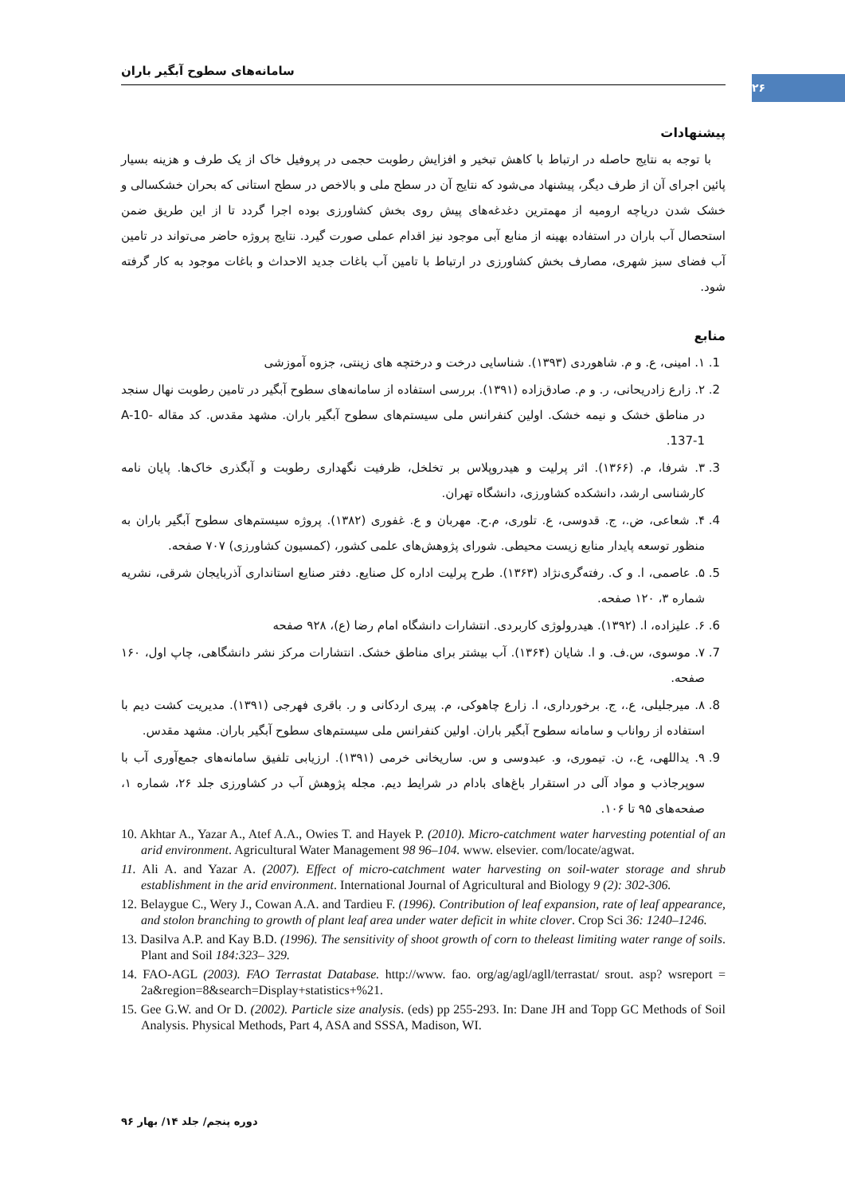۲۶
سامانه‌های سطوح آبگیر باران
پیشنهادات
با توجه به نتایج حاصله در ارتباط با کاهش تبخیر و افزایش رطوبت حجمی در پروفیل خاک از یک طرف و هزینه بسیار پائین اجرای آن از طرف دیگر، پیشنهاد می‌شود که نتایج آن در سطح ملی و بالاخص در سطح استانی که بحران خشکسالی و خشک شدن دریاچه ارومیه از مهمترین دغدغه‌های پیش روی بخش کشاورزی بوده اجرا گردد تا از این طریق ضمن استحصال آب باران در استفاده بهینه از منابع آبی موجود نیز اقدام عملی صورت گیرد. نتایج پروژه حاضر می‌تواند در تامین آب فضای سبز شهری، مصارف بخش کشاورزی در ارتباط با تامین آب باغات جدید الاحداث و باغات موجود به کار گرفته شود.
منابع
1. ۱. امینی، ع. و م. شاهوردی (۱۳۹۳). شناسایی درخت و درختچه های زینتی، جزوه آموزشی
2. ۲. زارع زادریحانی، ر. و م. صادق‌زاده (۱۳۹۱). بررسی استفاده از سامانه‌های سطوح آبگیر در تامین رطوبت نهال سنجد در مناطق خشک و نیمه خشک. اولین کنفرانس ملی سیستم‌های سطوح آبگیر باران. مشهد مقدس. کد مقاله A-10-137-1.
3. ۳. شرفا، م. (۱۳۶۶). اثر پرلیت و هیدروپلاس بر تخلخل، ظرفیت نگهداری رطوبت و آبگذری خاک‌ها. پایان نامه کارشناسی ارشد، دانشکده کشاورزی، دانشگاه تهران.
4. ۴. شعاعی، ض.، ج. قدوسی، ع. تلوری، م.ح. مهربان و ع. غفوری (۱۳۸۲). پروژه سیستم‌های سطوح آبگیر باران به منظور توسعه پایدار منابع زیست محیطی. شورای پژوهش‌های علمی کشور، (کمسیون کشاورزی) ۷۰۷ صفحه.
5. ۵. عاصمی، ا. و ک. رفته‌گری‌نژاد (۱۳۶۳). طرح پرلیت اداره کل صنایع. دفتر صنایع استانداری آذربایجان شرقی، نشریه شماره ۳، ۱۲۰ صفحه.
6. ۶. علیزاده، ا. (۱۳۹۲). هیدرولوژی کاربردی. انتشارات دانشگاه امام رضا (ع)، ۹۲۸ صفحه
7. ۷. موسوی، س.ف. و ا. شایان (۱۳۶۴). آب بیشتر برای مناطق خشک. انتشارات مرکز نشر دانشگاهی، چاپ اول، ۱۶۰ صفحه.
8. ۸. میرجلیلی، ع.، ج. برخورداری، ا. زارع چاهوکی، م. پیری اردکانی و ر. باقری فهرجی (۱۳۹۱). مدیریت کشت دیم با استفاده از رواناب و سامانه سطوح آبگیر باران. اولین کنفرانس ملی سیستم‌های سطوح آبگیر باران. مشهد مقدس.
9. ۹. یداللهی، ع.، ن. تیموری، و. عبدوسی و س. ساریخانی خرمی (۱۳۹۱). ارزیابی تلفیق سامانه‌های جمع‌آوری آب با سوپرجاذب و مواد آلی در استقرار باغ‌های بادام در شرایط دیم. مجله پژوهش آب در کشاورزی جلد ۲۶، شماره ۱، صفحه‌های ۹۵ تا ۱۰۶.
10. Akhtar A., Yazar A., Atef A.A., Owies T. and Hayek P. (2010). Micro-catchment water harvesting potential of an arid environment. Agricultural Water Management 98 96–104. www. elsevier. com/locate/agwat.
11. Ali A. and Yazar A. (2007). Effect of micro-catchment water harvesting on soil-water storage and shrub establishment in the arid environment. International Journal of Agricultural and Biology 9 (2): 302-306.
12. Belaygue C., Wery J., Cowan A.A. and Tardieu F. (1996). Contribution of leaf expansion, rate of leaf appearance, and stolon branching to growth of plant leaf area under water deficit in white clover. Crop Sci 36: 1240–1246.
13. Dasilva A.P. and Kay B.D. (1996). The sensitivity of shoot growth of corn to theleast limiting water range of soils. Plant and Soil 184:323– 329.
14. FAO-AGL (2003). FAO Terrastat Database. http://www. fao. org/ag/agl/agll/terrastat/ srout. asp? wsreport = 2a&region=8&search=Display+statistics+%21.
15. Gee G.W. and Or D. (2002). Particle size analysis. (eds) pp 255-293. In: Dane JH and Topp GC Methods of Soil Analysis. Physical Methods, Part 4, ASA and SSSA, Madison, WI.
دوره پنجم/ جلد ۱۴/ بهار ۹۶